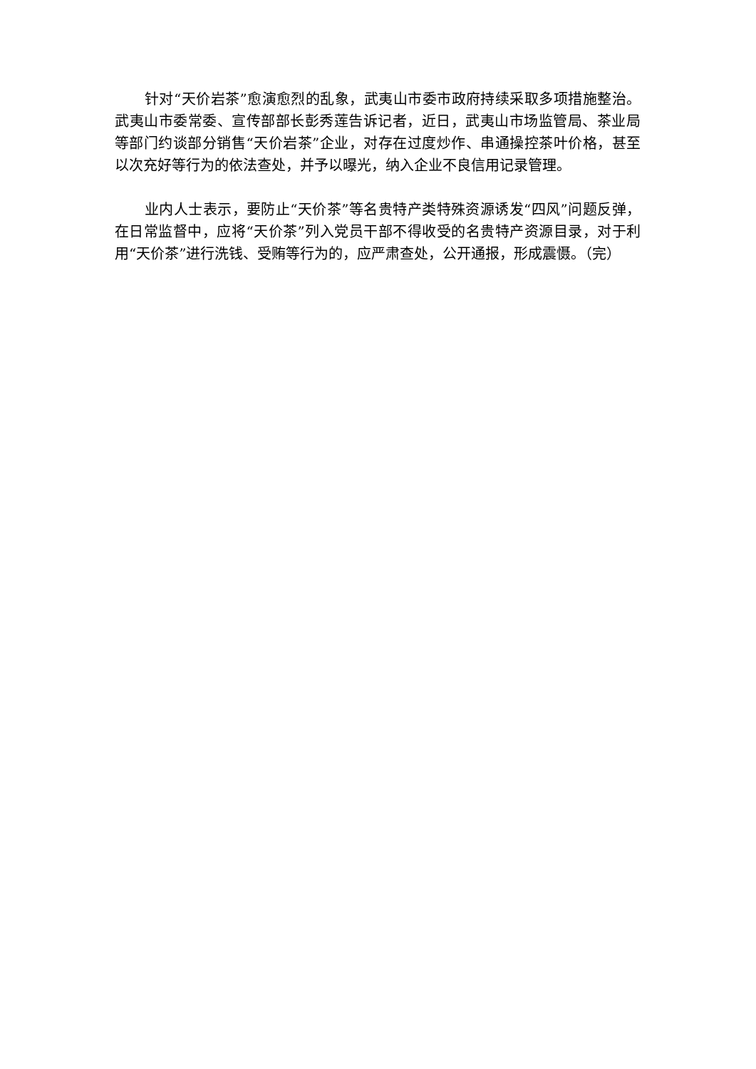针对“天价岩茶”愈演愈烈的乱象，武夷山市委市政府持续采取多项措施整治。武夷山市委常委、宣传部部长彭秀莲告诉记者，近日，武夷山市场监管局、茶业局等部门约谈部分销售“天价岩茶”企业，对存在过度炒作、串通操控茶叶价格，甚至以次充好等行为的依法查处，并予以曝光，纳入企业不良信用记录管理。
业内人士表示，要防止“天价茶”等名贵特产类特殊资源诱发“四风”问题反弹，在日常监督中，应将“天价茶”列入党员干部不得收受的名贵特产资源目录，对于利用“天价茶”进行洗钱、受贿等行为的，应严肃查处，公开通报，形成震慑。（完）